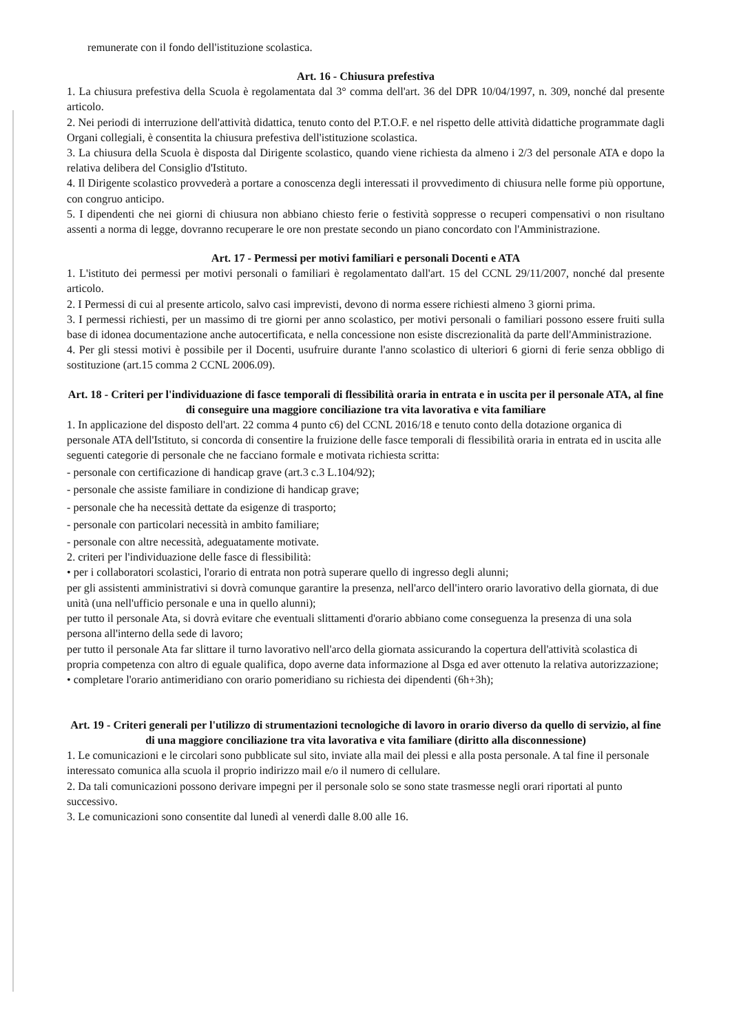remunerate con il fondo dell'istituzione scolastica.
Art. 16 - Chiusura prefestiva
1. La chiusura prefestiva della Scuola è regolamentata dal 3° comma dell'art. 36 del DPR 10/04/1997, n. 309, nonché dal presente articolo.
2. Nei periodi di interruzione dell'attività didattica, tenuto conto del P.T.O.F. e nel rispetto delle attività didattiche programmate dagli Organi collegiali, è consentita la chiusura prefestiva dell'istituzione scolastica.
3. La chiusura della Scuola è disposta dal Dirigente scolastico, quando viene richiesta da almeno i 2/3 del personale ATA e dopo la relativa delibera del Consiglio d'Istituto.
4. Il Dirigente scolastico provvederà a portare a conoscenza degli interessati il provvedimento di chiusura nelle forme più opportune, con congruo anticipo.
5. I dipendenti che nei giorni di chiusura non abbiano chiesto ferie o festività soppresse o recuperi compensativi o non risultano assenti a norma di legge, dovranno recuperare le ore non prestate secondo un piano concordato con l'Amministrazione.
Art. 17 - Permessi per motivi familiari e personali Docenti e ATA
1. L'istituto dei permessi per motivi personali o familiari è regolamentato dall'art. 15 del CCNL 29/11/2007, nonché dal presente articolo.
2. I Permessi di cui al presente articolo, salvo casi imprevisti, devono di norma essere richiesti almeno 3 giorni prima.
3. I permessi richiesti, per un massimo di tre giorni per anno scolastico, per motivi personali o familiari possono essere fruiti sulla base di idonea documentazione anche autocertificata, e nella concessione non esiste discrezionalità da parte dell'Amministrazione.
4. Per gli stessi motivi è possibile per il Docenti, usufruire durante l'anno scolastico di ulteriori 6 giorni di ferie senza obbligo di sostituzione (art.15 comma 2 CCNL 2006.09).
Art. 18 - Criteri per l'individuazione di fasce temporali di flessibilità oraria in entrata e in uscita per il personale ATA, al fine di conseguire una maggiore conciliazione tra vita lavorativa e vita familiare
1. In applicazione del disposto dell'art. 22 comma 4 punto c6) del CCNL 2016/18 e tenuto conto della dotazione organica di personale ATA dell'Istituto, si concorda di consentire la fruizione delle fasce temporali di flessibilità oraria in entrata ed in uscita alle seguenti categorie di personale che ne facciano formale e motivata richiesta scritta:
- personale con certificazione di handicap grave (art.3 c.3 L.104/92);
- personale che assiste familiare in condizione di handicap grave;
- personale che ha necessità dettate da esigenze di trasporto;
- personale con particolari necessità in ambito familiare;
- personale con altre necessità, adeguatamente motivate.
2. criteri per l'individuazione delle fasce di flessibilità:
• per i collaboratori scolastici, l'orario di entrata non potrà superare quello di ingresso degli alunni;
per gli assistenti amministrativi si dovrà comunque garantire la presenza, nell'arco dell'intero orario lavorativo della giornata, di due unità (una nell'ufficio personale e una in quello alunni);
per tutto il personale Ata, si dovrà evitare che eventuali slittamenti d'orario abbiano come conseguenza la presenza di una sola persona all'interno della sede di lavoro;
per tutto il personale Ata far slittare il turno lavorativo nell'arco della giornata assicurando la copertura dell'attività scolastica di propria competenza con altro di eguale qualifica, dopo averne data informazione al Dsga ed aver ottenuto la relativa autorizzazione;
• completare l'orario antimeridiano con orario pomeridiano su richiesta dei dipendenti (6h+3h);
Art. 19 - Criteri generali per l'utilizzo di strumentazioni tecnologiche di lavoro in orario diverso da quello di servizio, al fine di una maggiore conciliazione tra vita lavorativa e vita familiare (diritto alla disconnessione)
1. Le comunicazioni e le circolari sono pubblicate sul sito, inviate alla mail dei plessi e alla posta personale. A tal fine il personale interessato comunica alla scuola il proprio indirizzo mail e/o il numero di cellulare.
2. Da tali comunicazioni possono derivare impegni per il personale solo se sono state trasmesse negli orari riportati al punto successivo.
3. Le comunicazioni sono consentite dal lunedì al venerdì dalle 8.00 alle 16.